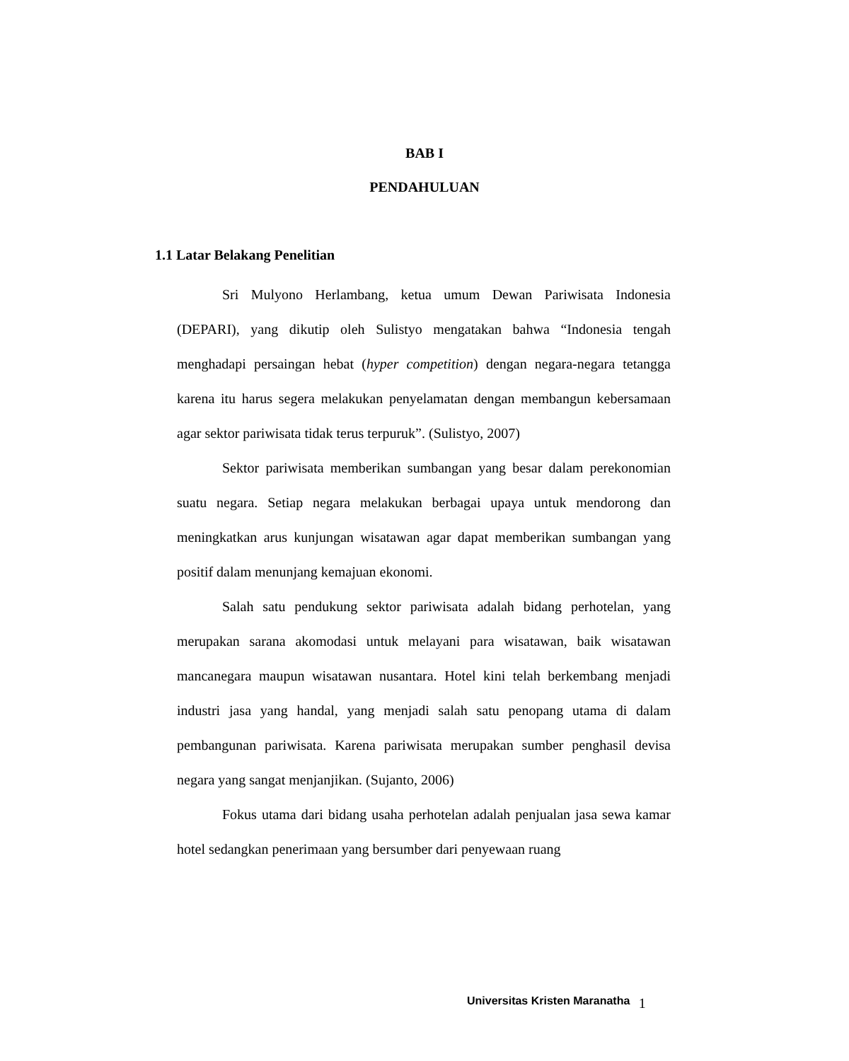BAB I
PENDAHULUAN
1.1 Latar Belakang Penelitian
Sri Mulyono Herlambang, ketua umum Dewan Pariwisata Indonesia (DEPARI), yang dikutip oleh Sulistyo mengatakan bahwa “Indonesia tengah menghadapi persaingan hebat (hyper competition) dengan negara-negara tetangga karena itu harus segera melakukan penyelamatan dengan membangun kebersamaan agar sektor pariwisata tidak terus terpuruk”. (Sulistyo, 2007)
Sektor pariwisata memberikan sumbangan yang besar dalam perekonomian suatu negara. Setiap negara melakukan berbagai upaya untuk mendorong dan meningkatkan arus kunjungan wisatawan agar dapat memberikan sumbangan yang positif dalam menunjang kemajuan ekonomi.
Salah satu pendukung sektor pariwisata adalah bidang perhotelan, yang merupakan sarana akomodasi untuk melayani para wisatawan, baik wisatawan mancanegara maupun wisatawan nusantara. Hotel kini telah berkembang menjadi industri jasa yang handal, yang menjadi salah satu penopang utama di dalam pembangunan pariwisata. Karena pariwisata merupakan sumber penghasil devisa negara yang sangat menjanjikan. (Sujanto, 2006)
Fokus utama dari bidang usaha perhotelan adalah penjualan jasa sewa kamar hotel sedangkan penerimaan yang bersumber dari penyewaan ruang
Universitas Kristen Maranatha 1